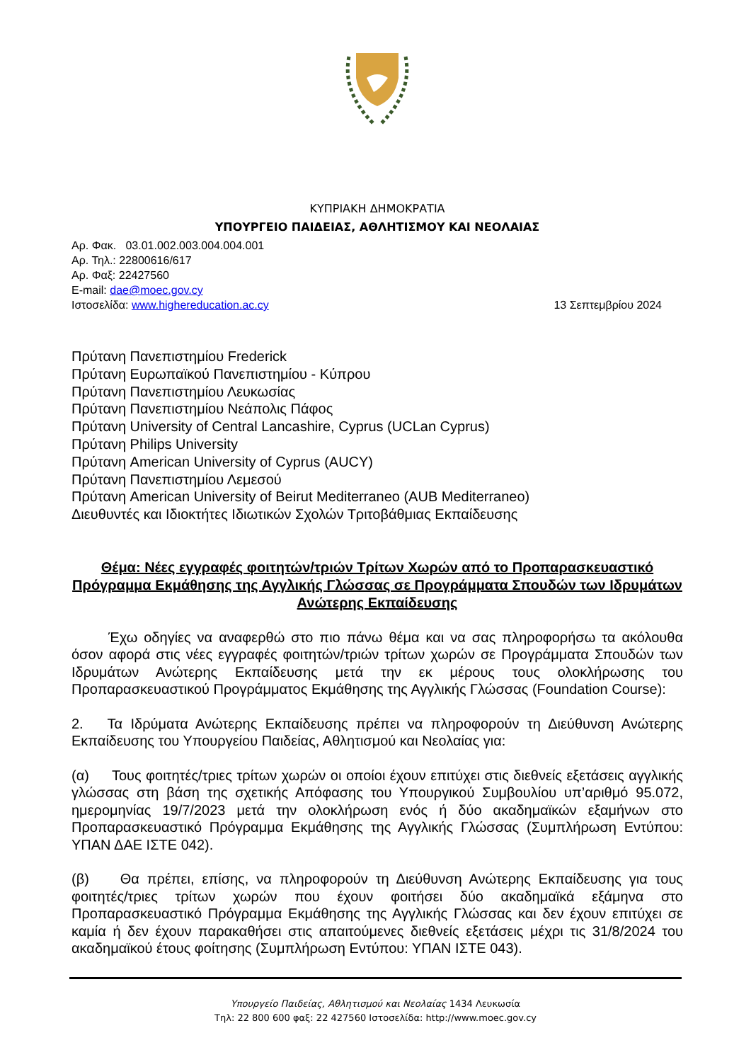ΚΥΠΡΙΑΚΗ ΔΗΜΟΚΡΑΤΙΑ
ΥΠΟΥΡΓΕΙΟ ΠΑΙΔΕΙΑΣ, ΑΘΛΗΤΙΣΜΟΥ ΚΑΙ ΝΕΟΛΑΙΑΣ
Αρ. Φακ. 03.01.002.003.004.004.001
Αρ. Τηλ.: 22800616/617
Αρ. Φαξ: 22427560
E-mail: dae@moec.gov.cy
Ιστοσελίδα: www.highereducation.ac.cy 13 Σεπτεμβρίου 2024
Πρύτανη Πανεπιστημίου Frederick
Πρύτανη Ευρωπαϊκού Πανεπιστημίου - Κύπρου
Πρύτανη Πανεπιστημίου Λευκωσίας
Πρύτανη Πανεπιστημίου Νεάπολις Πάφος
Πρύτανη University of Central Lancashire, Cyprus (UCLan Cyprus)
Πρύτανη Philips University
Πρύτανη American University of Cyprus (AUCY)
Πρύτανη Πανεπιστημίου Λεμεσού
Πρύτανη American University of Beirut Mediterraneo (AUB Mediterraneo)
Διευθυντές και Ιδιοκτήτες Ιδιωτικών Σχολών Τριτοβάθμιας Εκπαίδευσης
Θέμα: Νέες εγγραφές φοιτητών/τριών Τρίτων Χωρών από το Προπαρασκευαστικό Πρόγραμμα Εκμάθησης της Αγγλικής Γλώσσας σε Προγράμματα Σπουδών των Ιδρυμάτων Ανώτερης Εκπαίδευσης
Έχω οδηγίες να αναφερθώ στο πιο πάνω θέμα και να σας πληροφορήσω τα ακόλουθα όσον αφορά στις νέες εγγραφές φοιτητών/τριών τρίτων χωρών σε Προγράμματα Σπουδών των Ιδρυμάτων Ανώτερης Εκπαίδευσης μετά την εκ μέρους τους ολοκλήρωσης του Προπαρασκευαστικού Προγράμματος Εκμάθησης της Αγγλικής Γλώσσας (Foundation Course):
2. Τα Ιδρύματα Ανώτερης Εκπαίδευσης πρέπει να πληροφορούν τη Διεύθυνση Ανώτερης Εκπαίδευσης του Υπουργείου Παιδείας, Αθλητισμού και Νεολαίας για:
(α) Τους φοιτητές/τριες τρίτων χωρών οι οποίοι έχουν επιτύχει στις διεθνείς εξετάσεις αγγλικής γλώσσας στη βάση της σχετικής Απόφασης του Υπουργικού Συμβουλίου υπ’αριθμό 95.072, ημερομηνίας 19/7/2023 μετά την ολοκλήρωση ενός ή δύο ακαδημαϊκών εξαμήνων στο Προπαρασκευαστικό Πρόγραμμα Εκμάθησης της Αγγλικής Γλώσσας (Συμπλήρωση Εντύπου: ΥΠΑΝ ΔΑΕ ΙΣΤΕ 042).
(β) Θα πρέπει, επίσης, να πληροφορούν τη Διεύθυνση Ανώτερης Εκπαίδευσης για τους φοιτητές/τριες τρίτων χωρών που έχουν φοιτήσει δύο ακαδημαϊκά εξάμηνα στο Προπαρασκευαστικό Πρόγραμμα Εκμάθησης της Αγγλικής Γλώσσας και δεν έχουν επιτύχει σε καμία ή δεν έχουν παρακαθήσει στις απαιτούμενες διεθνείς εξετάσεις μέχρι τις 31/8/2024 του ακαδημαϊκού έτους φοίτησης (Συμπλήρωση Εντύπου: ΥΠΑΝ ΙΣΤΕ 043).
Υπουργείο Παιδείας, Αθλητισμού και Νεολαίας 1434 Λευκωσία
Τηλ: 22 800 600 φαξ: 22 427560 Ιστοσελίδα: http://www.moec.gov.cy